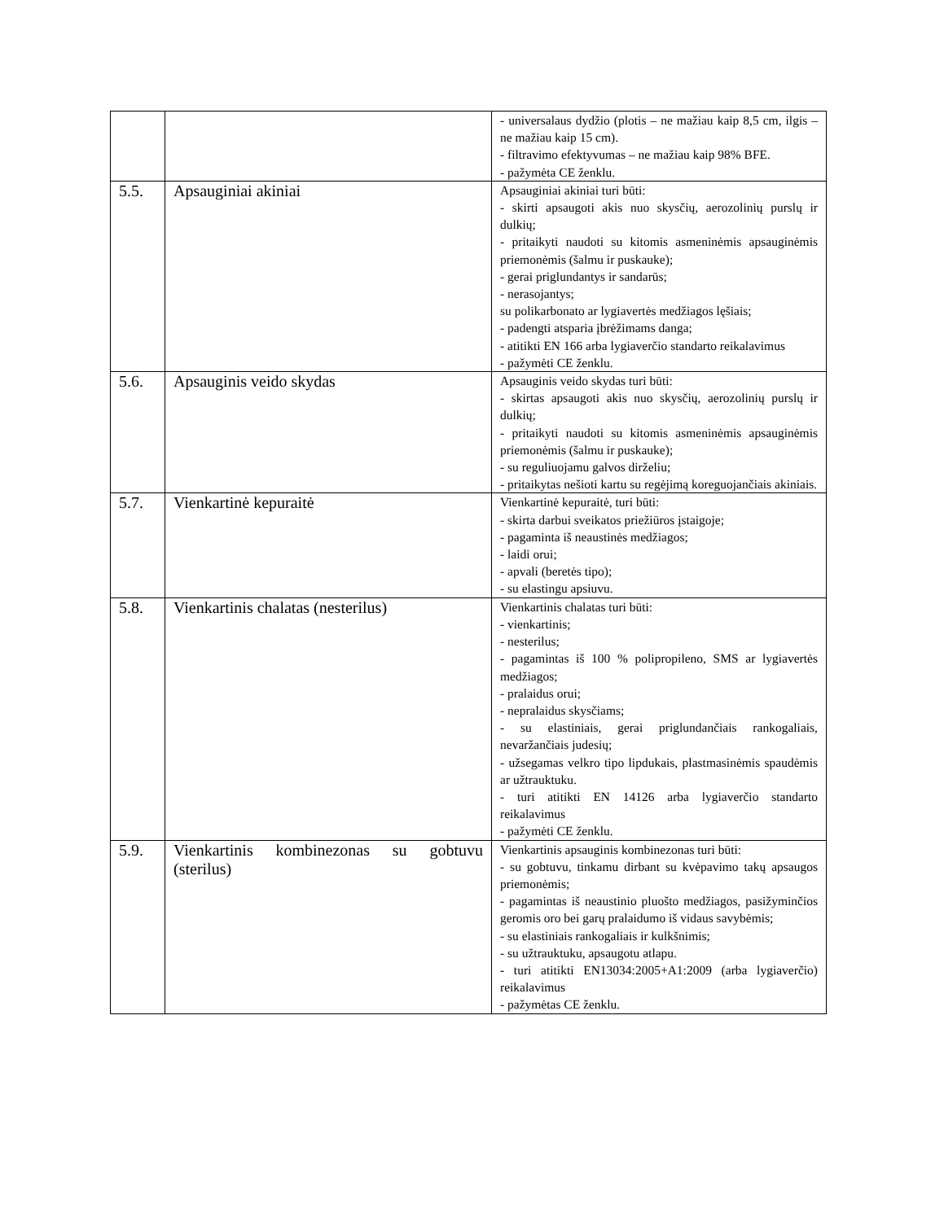| | | - universalaus dydžio (plotis – ne mažiau kaip 8,5 cm, ilgis – ne mažiau kaip 15 cm). - filtravimo efektyvumas – ne mažiau kaip 98% BFE. - pažymėta CE ženklu. |
| 5.5. | Apsauginiai akiniai | Apsauginiai akiniai turi būti: - skirti apsaugoti akis nuo skysčių, aerozolinių purslų ir dulkių; - pritaikyti naudoti su kitomis asmeninėmis apsauginėmis priemonėmis (šalmu ir puskauke); - gerai priglundantys ir sandarūs; - nerasojantys; su polikarbonato ar lygiavertės medžiagos lęšiais; - padengti atsparia įbrėžimams danga; - atitikti EN 166 arba lygiaverčio standarto reikalavimus - pažymėti CE ženklu. |
| 5.6. | Apsauginis veido skydas | Apsauginis veido skydas turi būti: - skirtas apsaugoti akis nuo skysčių, aerozolinių purslų ir dulkių; - pritaikyti naudoti su kitomis asmeninėmis apsauginėmis priemonėmis (šalmu ir puskauke); - su reguliuojamu galvos dirželiu; - pritaikytas nešioti kartu su regėjimą koreguojančiais akiniais. |
| 5.7. | Vienkartinė kepuraitė | Vienkartinė kepuraitė, turi būti: - skirta darbui sveikatos priežiūros įstaigoje; - pagaminta iš neaustinės medžiagos; - laidi orui; - apvali (beretės tipo); - su elastingu apsiuvu. |
| 5.8. | Vienkartinis chalatas (nesterilus) | Vienkartinis chalatas turi būti: - vienkartinis; - nesterilus; - pagamintas iš 100 % polipropileno, SMS ar lygiavertės medžiagos; - pralaidus orui; - nepralaidus skysčiams; - su elastiniais, gerai priglundančiais rankogaliais, nevaržančiais judesių; - užsegamas velkro tipo lipdukais, plastmasinėmis spaudėmis ar užtrauktuku. - turi atitikti EN 14126 arba lygiaverčio standarto reikalavimus - pažymėti CE ženklu. |
| 5.9. | Vienkartinis kombinezonas su gobtuvu (sterilus) | Vienkartinis apsauginis kombinezonas turi būti: - su gobtuvu, tinkamu dirbant su kvėpavimo takų apsaugos priemonėmis; - pagamintas iš neaustinio pluošto medžiagos, pasižyminčios geromis oro bei garų pralaidumo iš vidaus savybėmis; - su elastiniais rankogaliais ir kulkšnimis; - su užtrauktuku, apsaugotu atlapu. - turi atitikti EN13034:2005+A1:2009 (arba lygiaverčio) reikalavimus - pažymėtas CE ženklu. |